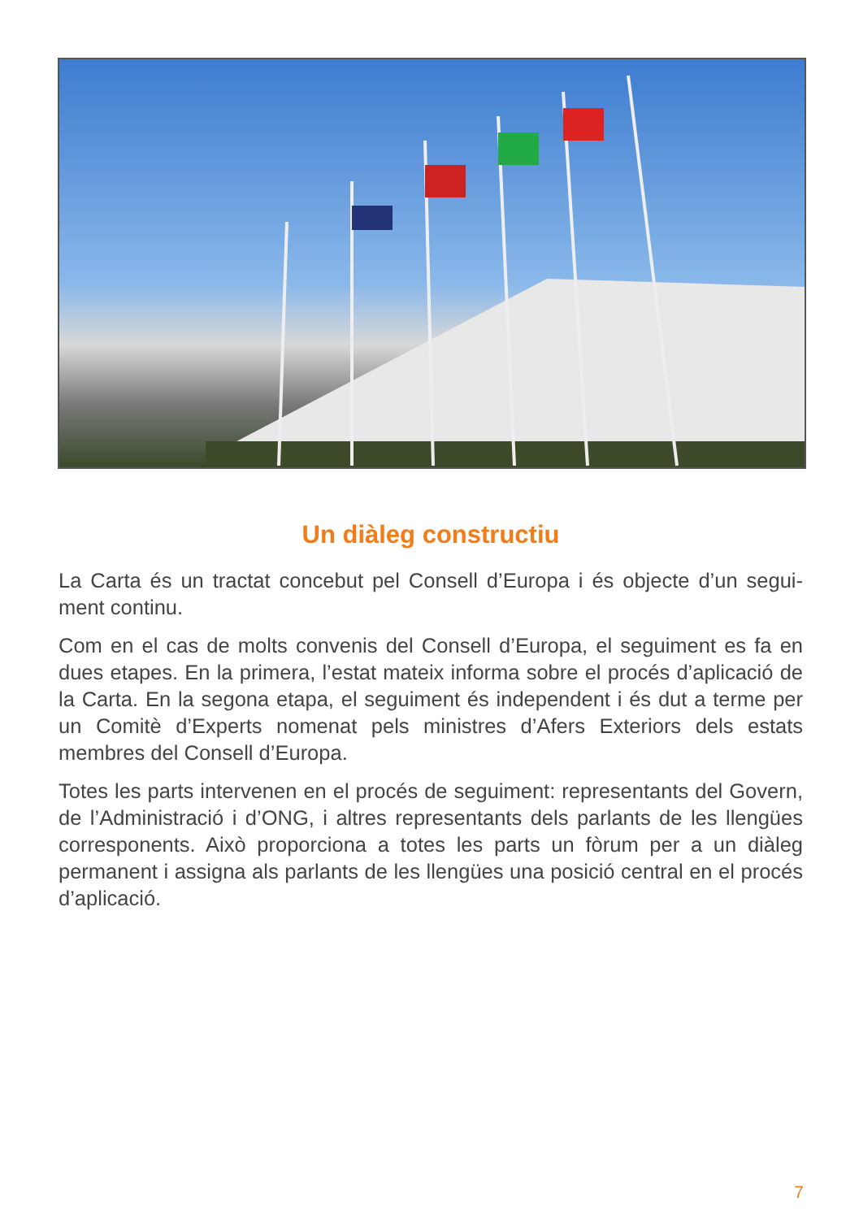Un diàleg constructiu
La Carta és un tractat concebut pel Consell d’Europa i és objecte d’un segui-ment continu.
Com en el cas de molts convenis del Consell d’Europa, el seguiment es fa en dues etapes. En la primera, l’estat mateix informa sobre el procés d’aplicació de la Carta. En la segona etapa, el seguiment és independent i és dut a terme per un Comitè d’Experts nomenat pels ministres d’Afers Exteriors dels estats membres del Consell d’Europa.
Totes les parts intervenen en el procés de seguiment: representants del Govern, de l’Administració i d’ONG, i altres representants dels parlants de les llengües corresponents. Això proporciona a totes les parts un fòrum per a un diàleg permanent i assigna als parlants de les llengües una posició central en el procés d’aplicació.
7